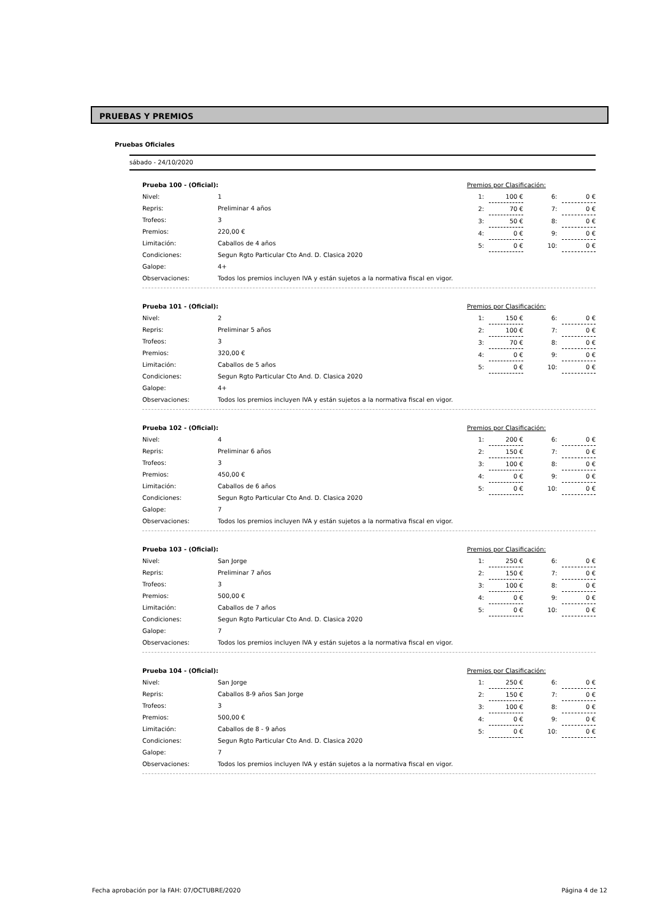PRUEBAS Y PREMIOS
Pruebas Oficiales
sábado - 24/10/2020
| Prueba 100 - (Oficial): | |
| Nivel: | 1 |
| Repris: | Preliminar 4 años |
| Trofeos: | 3 |
| Premios: | 220,00 € |
| Limitación: | Caballos de 4 años |
| Condiciones: | Segun Rgto Particular Cto And. D. Clasica 2020 |
| Galope: | 4+ |
| Observaciones: | Todos los premios incluyen IVA y están sujetos a la normativa fiscal en vigor. |
| Premios por Clasificación: | | | | |
| 1: | 100 € | | 6: | 0 € |
| 2: | 70 € | | 7: | 0 € |
| 3: | 50 € | | 8: | 0 € |
| 4: | 0 € | | 9: | 0 € |
| 5: | 0 € | | 10: | 0 € |
| Prueba 101 - (Oficial): | |
| Nivel: | 2 |
| Repris: | Preliminar 5 años |
| Trofeos: | 3 |
| Premios: | 320,00 € |
| Limitación: | Caballos de 5 años |
| Condiciones: | Segun Rgto Particular Cto And. D. Clasica 2020 |
| Galope: | 4+ |
| Observaciones: | Todos los premios incluyen IVA y están sujetos a la normativa fiscal en vigor. |
| Premios por Clasificación: | | | | |
| 1: | 150 € | | 6: | 0 € |
| 2: | 100 € | | 7: | 0 € |
| 3: | 70 € | | 8: | 0 € |
| 4: | 0 € | | 9: | 0 € |
| 5: | 0 € | | 10: | 0 € |
| Prueba 102 - (Oficial): | |
| Nivel: | 4 |
| Repris: | Preliminar 6 años |
| Trofeos: | 3 |
| Premios: | 450,00 € |
| Limitación: | Caballos de 6 años |
| Condiciones: | Segun Rgto Particular Cto And. D. Clasica 2020 |
| Galope: | 7 |
| Observaciones: | Todos los premios incluyen IVA y están sujetos a la normativa fiscal en vigor. |
| Premios por Clasificación: | | | | |
| 1: | 200 € | | 6: | 0 € |
| 2: | 150 € | | 7: | 0 € |
| 3: | 100 € | | 8: | 0 € |
| 4: | 0 € | | 9: | 0 € |
| 5: | 0 € | | 10: | 0 € |
| Prueba 103 - (Oficial): | |
| Nivel: | San Jorge |
| Repris: | Preliminar 7 años |
| Trofeos: | 3 |
| Premios: | 500,00 € |
| Limitación: | Caballos de 7 años |
| Condiciones: | Segun Rgto Particular Cto And. D. Clasica 2020 |
| Galope: | 7 |
| Observaciones: | Todos los premios incluyen IVA y están sujetos a la normativa fiscal en vigor. |
| Premios por Clasificación: | | | | |
| 1: | 250 € | | 6: | 0 € |
| 2: | 150 € | | 7: | 0 € |
| 3: | 100 € | | 8: | 0 € |
| 4: | 0 € | | 9: | 0 € |
| 5: | 0 € | | 10: | 0 € |
| Prueba 104 - (Oficial): | |
| Nivel: | San Jorge |
| Repris: | Caballos 8-9 años San Jorge |
| Trofeos: | 3 |
| Premios: | 500,00 € |
| Limitación: | Caballos de 8 - 9 años |
| Condiciones: | Segun Rgto Particular Cto And. D. Clasica 2020 |
| Galope: | 7 |
| Observaciones: | Todos los premios incluyen IVA y están sujetos a la normativa fiscal en vigor. |
| Premios por Clasificación: | | | | |
| 1: | 250 € | | 6: | 0 € |
| 2: | 150 € | | 7: | 0 € |
| 3: | 100 € | | 8: | 0 € |
| 4: | 0 € | | 9: | 0 € |
| 5: | 0 € | | 10: | 0 € |
Fecha aprobación por la FAH: 07/OCTUBRE/2020 Página 4 de 12